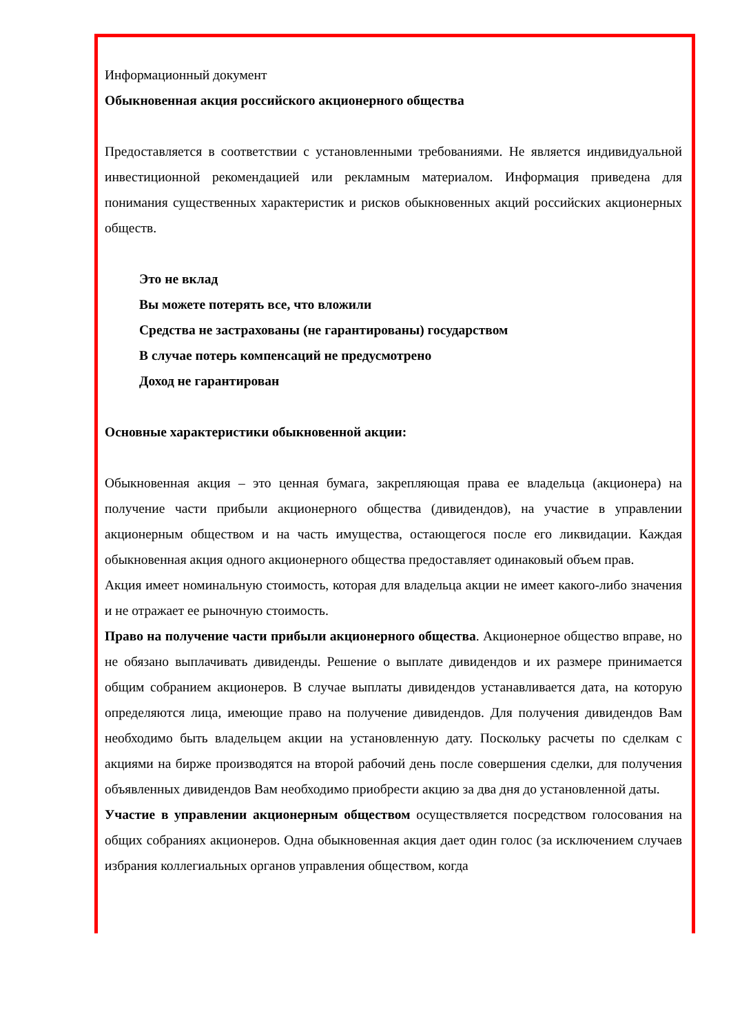Информационный документ
Обыкновенная акция российского акционерного общества
Предоставляется в соответствии с установленными требованиями. Не является индивидуальной инвестиционной рекомендацией или рекламным материалом. Информация приведена для понимания существенных характеристик и рисков обыкновенных акций российских акционерных обществ.
Это не вклад
Вы можете потерять все, что вложили
Средства не застрахованы (не гарантированы) государством
В случае потерь компенсаций не предусмотрено
Доход не гарантирован
Основные характеристики обыкновенной акции:
Обыкновенная акция – это ценная бумага, закрепляющая права ее владельца (акционера) на получение части прибыли акционерного общества (дивидендов), на участие в управлении акционерным обществом и на часть имущества, остающегося после его ликвидации. Каждая обыкновенная акция одного акционерного общества предоставляет одинаковый объем прав.
Акция имеет номинальную стоимость, которая для владельца акции не имеет какого-либо значения и не отражает ее рыночную стоимость.
Право на получение части прибыли акционерного общества. Акционерное общество вправе, но не обязано выплачивать дивиденды. Решение о выплате дивидендов и их размере принимается общим собранием акционеров. В случае выплаты дивидендов устанавливается дата, на которую определяются лица, имеющие право на получение дивидендов. Для получения дивидендов Вам необходимо быть владельцем акции на установленную дату. Поскольку расчеты по сделкам с акциями на бирже производятся на второй рабочий день после совершения сделки, для получения объявленных дивидендов Вам необходимо приобрести акцию за два дня до установленной даты.
Участие в управлении акционерным обществом осуществляется посредством голосования на общих собраниях акционеров. Одна обыкновенная акция дает один голос (за исключением случаев избрания коллегиальных органов управления обществом, когда